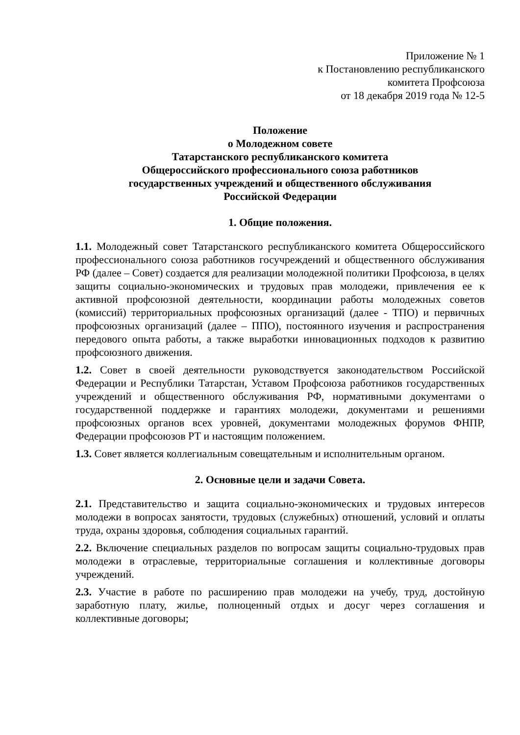Приложение № 1
к Постановлению республиканского
комитета Профсоюза
от 18 декабря 2019 года № 12-5
Положение
о Молодежном совете
Татарстанского республиканского комитета
Общероссийского профессионального союза работников
государственных учреждений и общественного обслуживания
Российской Федерации
1. Общие положения.
1.1. Молодежный совет Татарстанского республиканского комитета Общероссийского профессионального союза работников госучреждений и общественного обслуживания РФ (далее – Совет) создается для реализации молодежной политики Профсоюза, в целях защиты социально-экономических и трудовых прав молодежи, привлечения ее к активной профсоюзной деятельности, координации работы молодежных советов (комиссий) территориальных профсоюзных организаций (далее - ТПО) и первичных профсоюзных организаций (далее – ППО), постоянного изучения и распространения передового опыта работы, а также выработки инновационных подходов к развитию профсоюзного движения.
1.2. Совет в своей деятельности руководствуется законодательством Российской Федерации и Республики Татарстан, Уставом Профсоюза работников государственных учреждений и общественного обслуживания РФ, нормативными документами о государственной поддержке и гарантиях молодежи, документами и решениями профсоюзных органов всех уровней, документами молодежных форумов ФНПР, Федерации профсоюзов РТ и настоящим положением.
1.3. Совет является коллегиальным совещательным и исполнительным органом.
2. Основные цели и задачи Совета.
2.1. Представительство и защита социально-экономических и трудовых интересов молодежи в вопросах занятости, трудовых (служебных) отношений, условий и оплаты труда, охраны здоровья, соблюдения социальных гарантий.
2.2. Включение специальных разделов по вопросам защиты социально-трудовых прав молодежи в отраслевые, территориальные соглашения и коллективные договоры учреждений.
2.3. Участие в работе по расширению прав молодежи на учебу, труд, достойную заработную плату, жилье, полноценный отдых и досуг через соглашения и коллективные договоры;